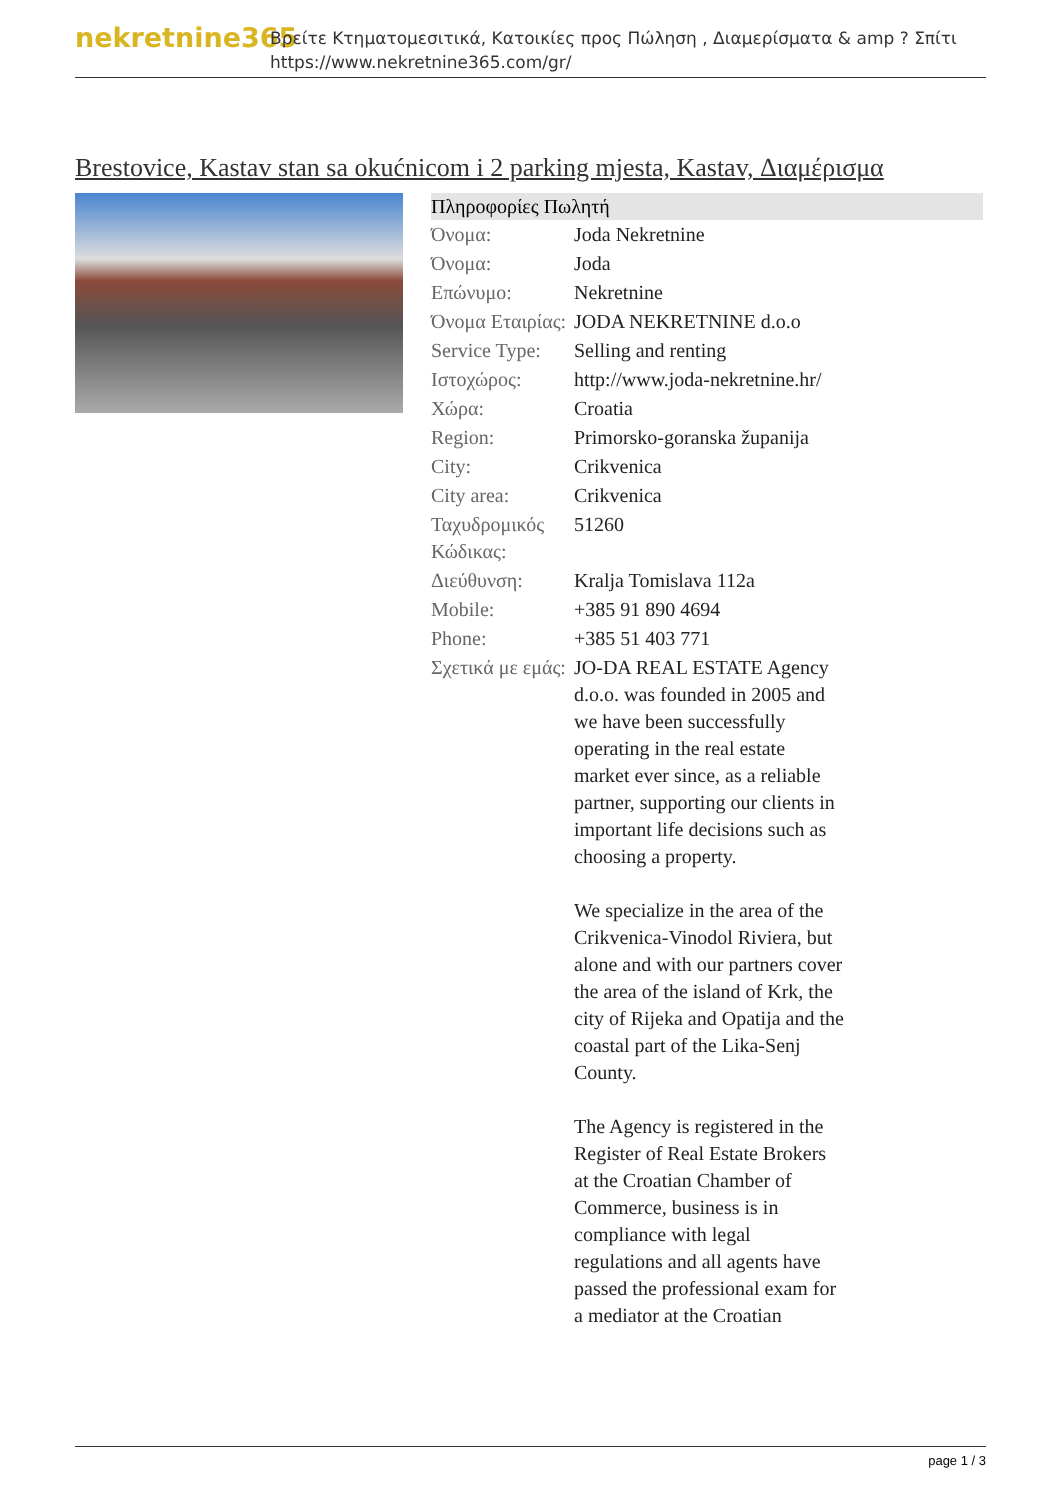nekretnine365
Βρείτε Κτηματομεσιτικά, Κατοικίες προς Πώληση , Διαμερίσματα & amp ? Σπίτι
https://www.nekretnine365.com/gr/
Brestovice, Kastav stan sa okućnicom i 2 parking mjesta, Kastav, Διαμέρισμα
| Πληροφορίες Πωλητή | | |
| --- | --- | --- |
| Όνομα: | Joda Nekretnine | |
| Όνομα: | Joda | |
| Επώνυμο: | Nekretnine | |
| Όνομα Εταιρίας: | JODA NEKRETNINE d.o.o | |
| Service Type: | Selling and renting | |
| Ιστοχώρος: | http://www.joda-nekretnine.hr/ | |
| Χώρα: | Croatia | |
| Region: | Primorsko-goranska županija | |
| City: | Crikvenica | |
| City area: | Crikvenica | |
| Ταχυδρομικός Κώδικας: | 51260 | |
| Διεύθυνση: | Kralja Tomislava 112a | |
| Mobile: | +385 91 890 4694 | |
| Phone: | +385 51 403 771 | |
| Σχετικά με εμάς: | JO-DA REAL ESTATE Agency d.o.o. was founded in 2005 and we have been successfully operating in the real estate market ever since, as a reliable partner, supporting our clients in important life decisions such as choosing a property. We specialize in the area of the Crikvenica-Vinodol Riviera, but alone and with our partners cover the area of the island of Krk, the city of Rijeka and Opatija and the coastal part of the Lika-Senj County. The Agency is registered in the Register of Real Estate Brokers at the Croatian Chamber of Commerce, business is in compliance with legal regulations and all agents have passed the professional exam for a mediator at the Croatian | |
page 1 / 3